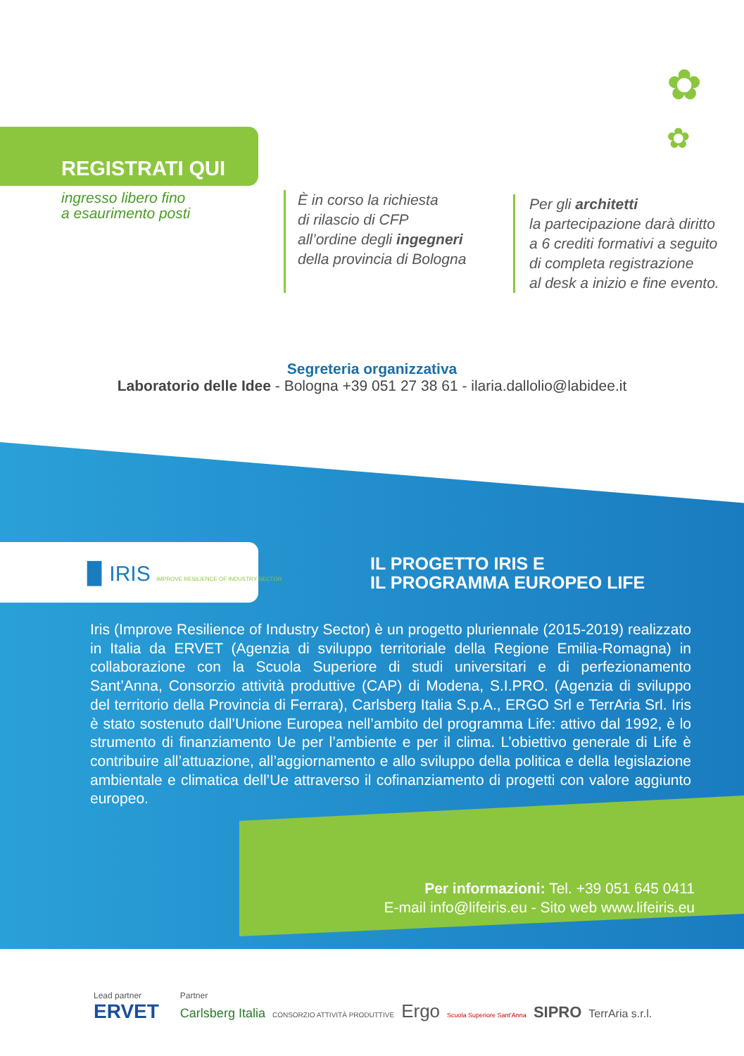✿
✿
REGISTRATI QUI
ingresso libero fino
a esaurimento posti
È in corso la richiesta
di rilascio di CFP
all’ordine degli ingegneri
della provincia di Bologna
Per gli architetti
la partecipazione darà diritto
a 6 crediti formativi a seguito
di completa registrazione
al desk a inizio e fine evento.
Segreteria organizzativa
Laboratorio delle Idee - Bologna +39 051 27 38 61 - ilaria.dallolio@labidee.it
▉ IRIS IMPROVE RESILIENCE OF INDUSTRY SECTOR
IL PROGETTO IRIS E
IL PROGRAMMA EUROPEO LIFE
Iris (Improve Resilience of Industry Sector) è un progetto pluriennale (2015-2019) realizzato in Italia da ERVET (Agenzia di sviluppo territoriale della Regione Emilia-Romagna) in collaborazione con la Scuola Superiore di studi universitari e di perfezionamento Sant’Anna, Consorzio attività produttive (CAP) di Modena, S.I.PRO. (Agenzia di sviluppo del territorio della Provincia di Ferrara), Carlsberg Italia S.p.A., ERGO Srl e TerrAria Srl. Iris è stato sostenuto dall’Unione Europea nell’ambito del programma Life: attivo dal 1992, è lo strumento di finanziamento Ue per l’ambiente e per il clima. L’obiettivo generale di Life è contribuire all’attuazione, all’aggiornamento e allo sviluppo della politica e della legislazione ambientale e climatica dell’Ue attraverso il cofinanziamento di progetti con valore aggiunto europeo.
Per informazioni: Tel. +39 051 645 0411
E-mail info@lifeiris.eu - Sito web www.lifeiris.eu
Lead partner
ERVET
Partner
Carlsberg Italia CONSORZIO ATTIVITÀ PRODUTTIVE Ergo Scuola Superiore Sant'Anna SIPRO TerrAria s.r.l.